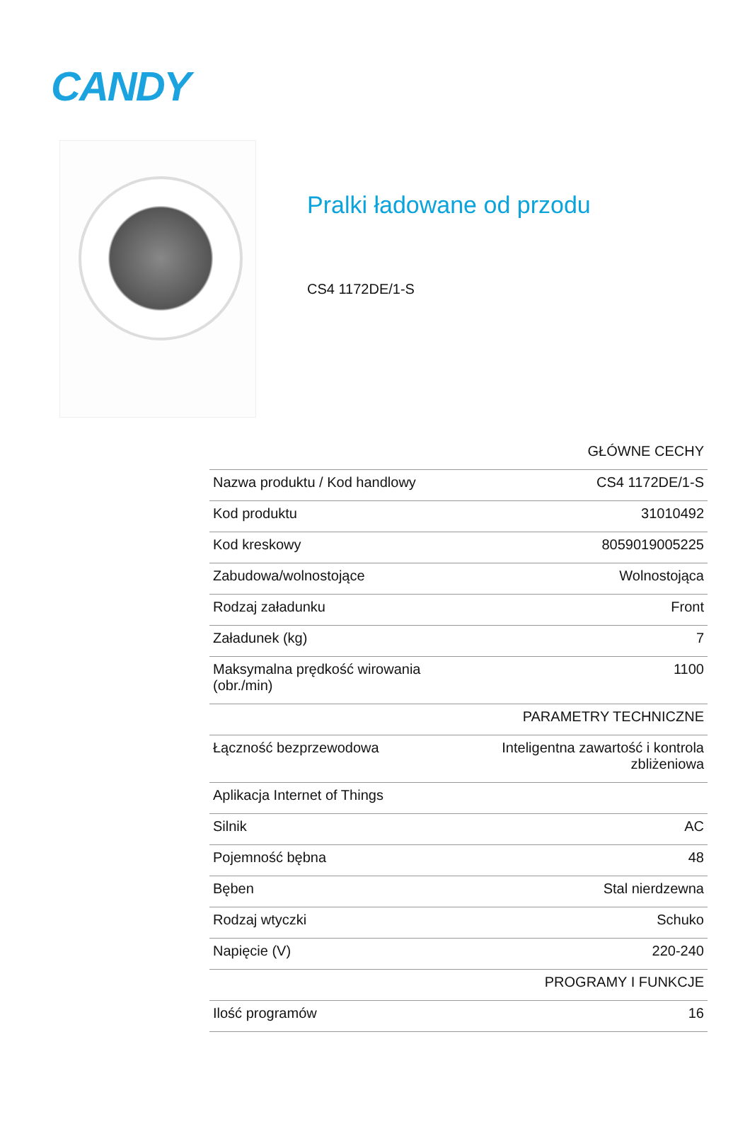CANDY
Pralki ładowane od przodu
CS4 1172DE/1-S
| | GŁÓWNE CECHY |
| Nazwa produktu / Kod handlowy | CS4 1172DE/1-S |
| Kod produktu | 31010492 |
| Kod kreskowy | 8059019005225 |
| Zabudowa/wolnostojące | Wolnostojąca |
| Rodzaj załadunku | Front |
| Załadunek (kg) | 7 |
| Maksymalna prędkość wirowania (obr./min) | 1100 |
| | PARAMETRY TECHNICZNE |
| Łączność bezprzewodowa | Inteligentna zawartość i kontrola zbliżeniowa |
| Aplikacja Internet of Things | |
| Silnik | AC |
| Pojemność bębna | 48 |
| Bęben | Stal nierdzewna |
| Rodzaj wtyczki | Schuko |
| Napięcie (V) | 220-240 |
| | PROGRAMY I FUNKCJE |
| Ilość programów | 16 |